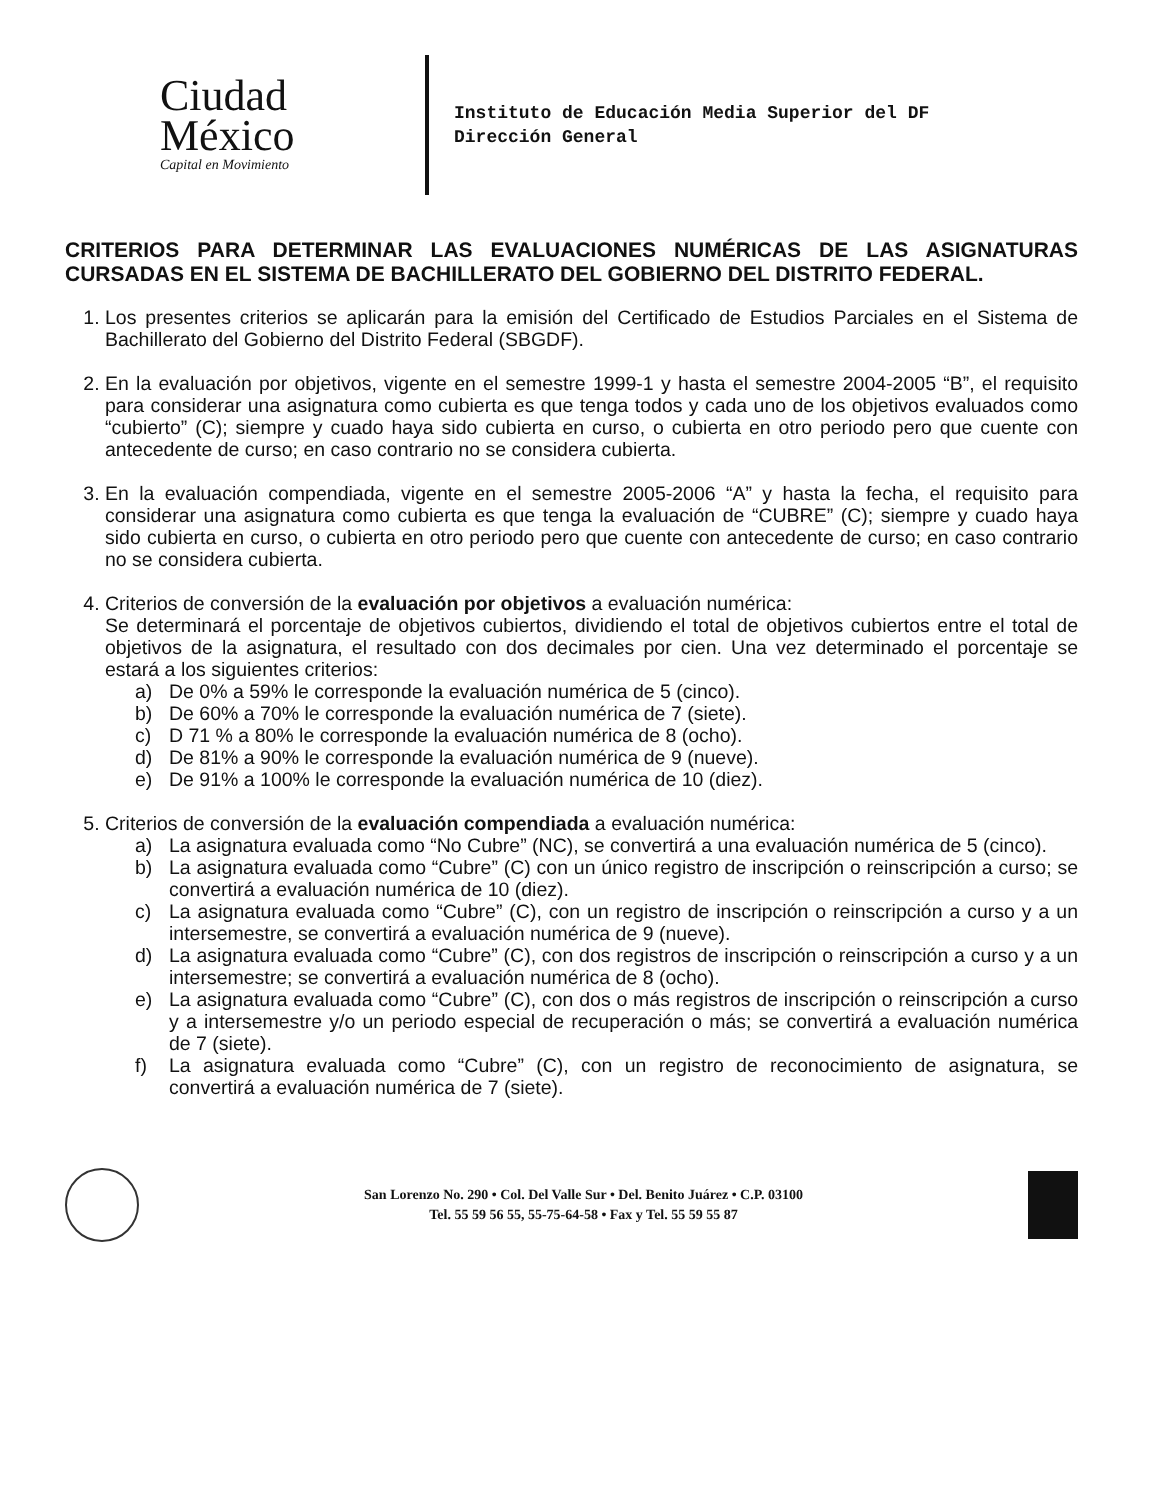Ciudad
México
Capital en Movimiento
Instituto de Educación Media Superior del DF
Dirección General
CRITERIOS PARA DETERMINAR LAS EVALUACIONES NUMÉRICAS DE LAS ASIGNATURAS CURSADAS EN EL SISTEMA DE BACHILLERATO DEL GOBIERNO DEL DISTRITO FEDERAL.
1. Los presentes criterios se aplicarán para la emisión del Certificado de Estudios Parciales en el Sistema de Bachillerato del Gobierno del Distrito Federal (SBGDF).
2. En la evaluación por objetivos, vigente en el semestre 1999-1 y hasta el semestre 2004-2005 “B”, el requisito para considerar una asignatura como cubierta es que tenga todos y cada uno de los objetivos evaluados como “cubierto” (C); siempre y cuado haya sido cubierta en curso, o cubierta en otro periodo pero que cuente con antecedente de curso; en caso contrario no se considera cubierta.
3. En la evaluación compendiada, vigente en el semestre 2005-2006 “A” y hasta la fecha, el requisito para considerar una asignatura como cubierta es que tenga la evaluación de “CUBRE” (C); siempre y cuado haya sido cubierta en curso, o cubierta en otro periodo pero que cuente con antecedente de curso; en caso contrario no se considera cubierta.
4. Criterios de conversión de la evaluación por objetivos a evaluación numérica:
Se determinará el porcentaje de objetivos cubiertos, dividiendo el total de objetivos cubiertos entre el total de objetivos de la asignatura, el resultado con dos decimales por cien. Una vez determinado el porcentaje se estará a los siguientes criterios:
a) De 0% a 59% le corresponde la evaluación numérica de 5 (cinco).
b) De 60% a 70% le corresponde la evaluación numérica de 7 (siete).
c) D 71 % a 80% le corresponde la evaluación numérica de 8 (ocho).
d) De 81% a 90% le corresponde la evaluación numérica de 9 (nueve).
e) De 91% a 100% le corresponde la evaluación numérica de 10 (diez).
5. Criterios de conversión de la evaluación compendiada a evaluación numérica:
a) La asignatura evaluada como “No Cubre” (NC), se convertirá a una evaluación numérica de 5 (cinco).
b) La asignatura evaluada como “Cubre” (C) con un único registro de inscripción o reinscripción a curso; se convertirá a evaluación numérica de 10 (diez).
c) La asignatura evaluada como “Cubre” (C), con un registro de inscripción o reinscripción a curso y a un intersemestre, se convertirá a evaluación numérica de 9 (nueve).
d) La asignatura evaluada como “Cubre” (C), con dos registros de inscripción o reinscripción a curso y a un intersemestre; se convertirá a evaluación numérica de 8 (ocho).
e) La asignatura evaluada como “Cubre” (C), con dos o más registros de inscripción o reinscripción a curso y a intersemestre y/o un periodo especial de recuperación o más; se convertirá a evaluación numérica de 7 (siete).
f) La asignatura evaluada como “Cubre” (C), con un registro de reconocimiento de asignatura, se convertirá a evaluación numérica de 7 (siete).
San Lorenzo No. 290 • Col. Del Valle Sur • Del. Benito Juárez • C.P. 03100
Tel. 55 59 56 55, 55-75-64-58 • Fax y Tel. 55 59 55 87